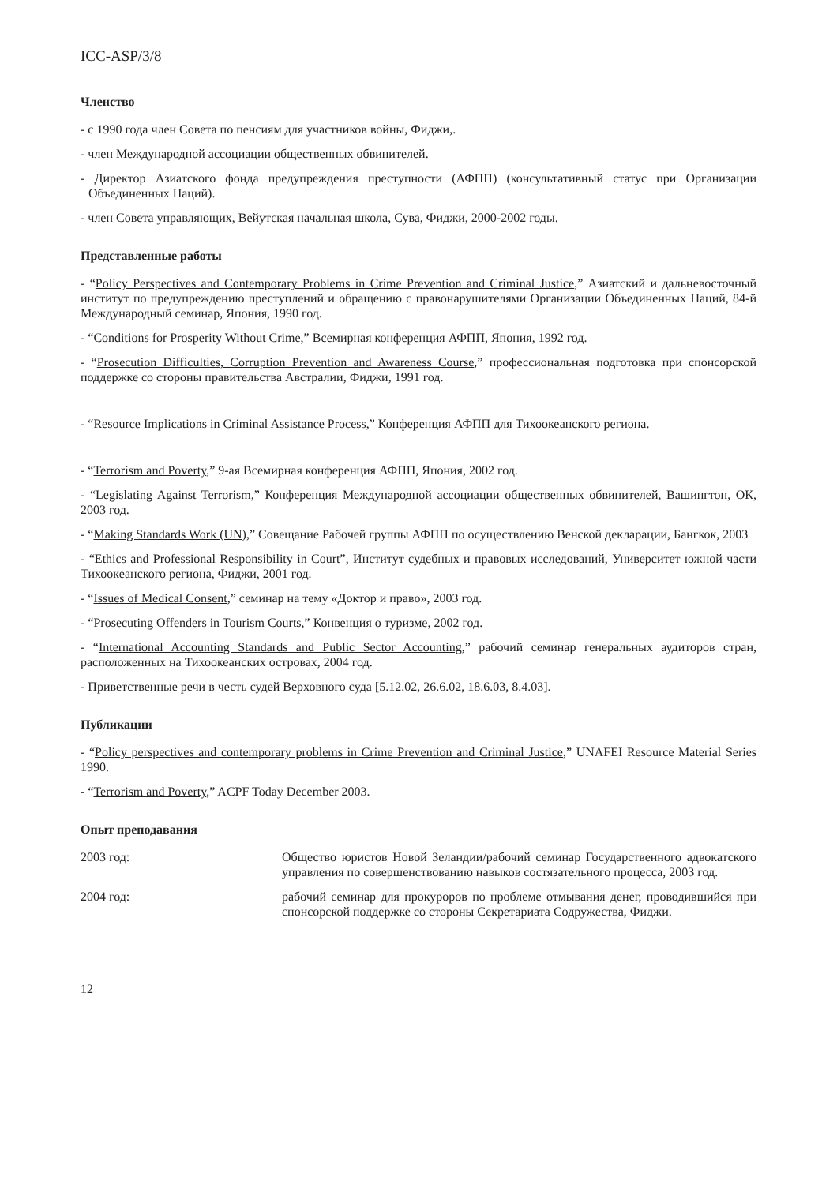ICC-ASP/3/8
Членство
- с 1990 года член Совета по пенсиям для участников войны, Фиджи,.
- член Международной ассоциации общественных обвинителей.
- Директор Азиатского фонда предупреждения преступности (АФПП) (консультативный статус при Организации Объединенных Наций).
- член Совета управляющих, Вейутская начальная школа, Сува, Фиджи, 2000-2002 годы.
Представленные работы
- “Policy Perspectives and Contemporary Problems in Crime Prevention and Criminal Justice,” Азиатский и дальневосточный институт по предупреждению преступлений и обращению с правонарушителями Организации Объединенных Наций, 84-й Международный семинар, Япония, 1990 год.
- “Conditions for Prosperity Without Crime,” Всемирная конференция АФПП, Япония, 1992 год.
- “Prosecution Difficulties, Corruption Prevention and Awareness Course,” профессиональная подготовка при спонсорской поддержке со стороны правительства Австралии, Фиджи, 1991 год.
- “Resource Implications in Criminal Assistance Process,” Конференция АФПП для Тихоокеанского региона.
- “Terrorism and Poverty,” 9-ая Всемирная конференция АФПП, Япония, 2002 год.
- “Legislating Against Terrorism,” Конференция Международной ассоциации общественных обвинителей, Вашингтон, ОК, 2003 год.
- “Making Standards Work (UN),” Совещание Рабочей группы АФПП по осуществлению Венской декларации, Бангкок, 2003
- “Ethics and Professional Responsibility in Court”, Институт судебных и правовых исследований, Университет южной части Тихоокеанского региона, Фиджи, 2001 год.
- “Issues of Medical Consent,” семинар на тему «Доктор и право», 2003 год.
- “Prosecuting Offenders in Tourism Courts,” Конвенция о туризме, 2002 год.
- “International Accounting Standards and Public Sector Accounting,” рабочий семинар генеральных аудиторов стран, расположенных на Тихоокеанских островах, 2004 год.
- Приветственные речи в честь судей Верховного суда [5.12.02, 26.6.02, 18.6.03, 8.4.03].
Публикации
- “Policy perspectives and contemporary problems in Crime Prevention and Criminal Justice,” UNAFEI Resource Material Series 1990.
- “Terrorism and Poverty,” ACPF Today December 2003.
Опыт преподавания
2003 год: Общество юристов Новой Зеландии/рабочий семинар Государственного адвокатского управления по совершенствованию навыков состязательного процесса, 2003 год.
2004 год: рабочий семинар для прокуроров по проблеме отмывания денег, проводившийся при спонсорской поддержке со стороны Секретариата Содружества, Фиджи.
12